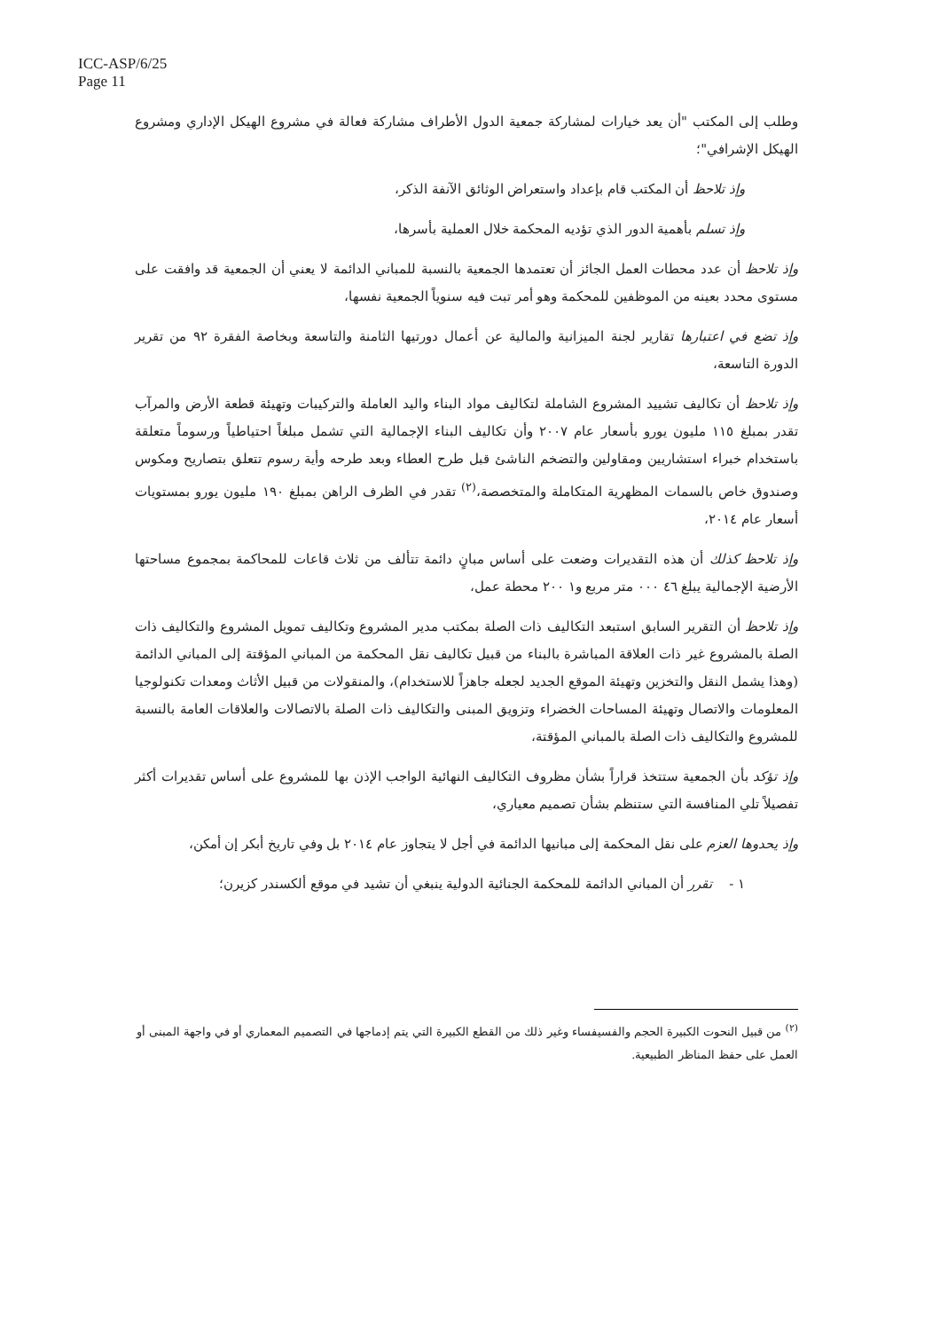ICC-ASP/6/25
Page 11
وطلب إلى المكتب "أن يعد خيارات لمشاركة جمعية الدول الأطراف مشاركة فعالة في مشروع الهيكل الإداري ومشروع الهيكل الإشرافي"؛
وإذ تلاحظ أن المكتب قام بإعداد واستعراض الوثائق الآنفة الذكر،
وإذ تسلم بأهمية الدور الذي تؤديه المحكمة خلال العملية بأسرها،
وإذ تلاحظ أن عدد محطات العمل الجائز أن تعتمدها الجمعية بالنسبة للمباني الدائمة لا يعني أن الجمعية قد وافقت على مستوى محدد بعينه من الموظفين للمحكمة وهو أمر تبت فيه سنوياً الجمعية نفسها،
وإذ تضع في اعتبارها تقارير لجنة الميزانية والمالية عن أعمال دورتيها الثامنة والتاسعة وبخاصة الفقرة ٩٢ من تقرير الدورة التاسعة،
وإذ تلاحظ أن تكاليف تشييد المشروع الشاملة لتكاليف مواد البناء واليد العاملة والتركيبات وتهيئة قطعة الأرض والمرآب تقدر بمبلغ ١١٥ مليون يورو بأسعار عام ٢٠٠٧ وأن تكاليف البناء الإجمالية التي تشمل مبلغاً احتياطياً ورسوماً متعلقة باستخدام خبراء استشاريين ومقاولين والتضخم الناشئ قبل طرح العطاء وبعد طرحه وأية رسوم تتعلق بتصاريح ومكوس وصندوق خاص بالسمات المظهرية المتكاملة والمتخصصة،<sup>(٢)</sup> تقدر في الظرف الراهن بمبلغ ١٩٠ مليون يورو بمستويات أسعار عام ٢٠١٤،
وإذ تلاحظ كذلك أن هذه التقديرات وضعت على أساس مبانٍ دائمة تتألف من ثلاث قاعات للمحاكمة بمجموع مساحتها الأرضية الإجمالية يبلغ ٤٦ ٠٠٠ متر مربع و١ ٢٠٠ محطة عمل،
وإذ تلاحظ أن التقرير السابق استبعد التكاليف ذات الصلة بمكتب مدير المشروع وتكاليف تمويل المشروع والتكاليف ذات الصلة بالمشروع غير ذات العلاقة المباشرة بالبناء من قبيل تكاليف نقل المحكمة من المباني المؤقتة إلى المباني الدائمة (وهذا يشمل النقل والتخزين وتهيئة الموقع الجديد لجعله جاهزاً للاستخدام)، والمنقولات من قبيل الأثاث ومعدات تكنولوجيا المعلومات والاتصال وتهيئة المساحات الخضراء وتزويق المبنى والتكاليف ذات الصلة بالاتصالات والعلاقات العامة بالنسبة للمشروع والتكاليف ذات الصلة بالمباني المؤقتة،
وإذ تؤكد بأن الجمعية ستتخذ قراراً بشأن مظروف التكاليف النهائية الواجب الإذن بها للمشروع على أساس تقديرات أكثر تفصيلاً تلي المنافسة التي ستنظم بشأن تصميم معياري،
وإذ يحدوها العزم على نقل المحكمة إلى مبانيها الدائمة في أجل لا يتجاوز عام ٢٠١٤ بل وفي تاريخ أبكر إن أمكن،
١ - تقرر أن المباني الدائمة للمحكمة الجنائية الدولية ينبغي أن تشيد في موقع ألكسندر كزيرن؛
<sup>(٢)</sup> من قبيل النحوت الكبيرة الحجم والفسيفساء وغير ذلك من القطع الكبيرة التي يتم إدماجها في التصميم المعماري أو في واجهة المبنى أو العمل على حفظ المناظر الطبيعية.